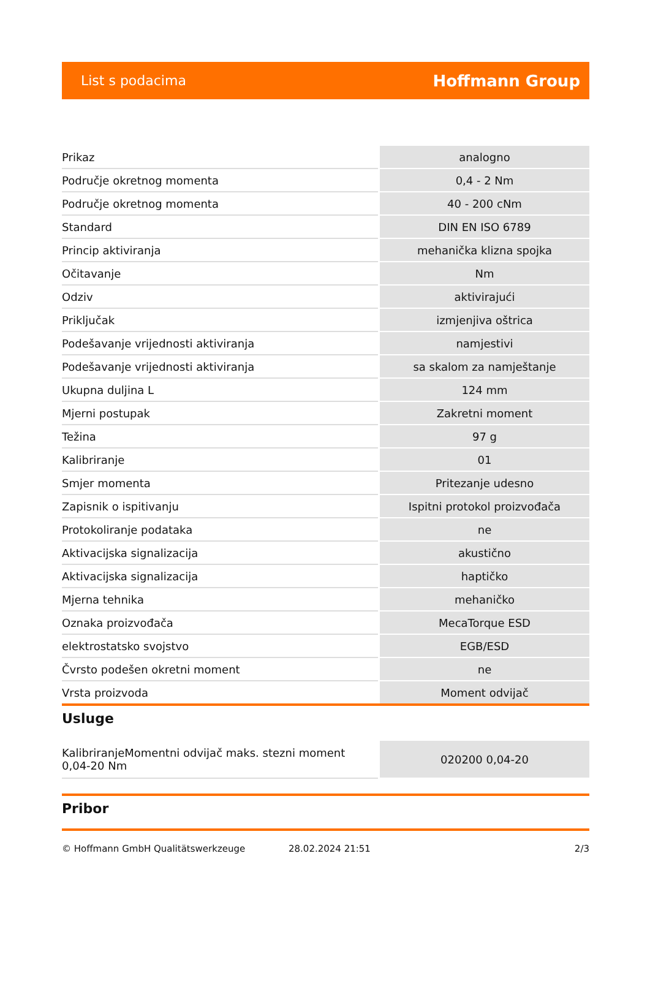List s podacima Hoffmann Group
| Prikaz | analogno |
| Područje okretnog momenta | 0,4 - 2 Nm |
| Područje okretnog momenta | 40 - 200 cNm |
| Standard | DIN EN ISO 6789 |
| Princip aktiviranja | mehanička klizna spojka |
| Očitavanje | Nm |
| Odziv | aktivirajući |
| Priključak | izmjenjiva oštrica |
| Podešavanje vrijednosti aktiviranja | namjestivi |
| Podešavanje vrijednosti aktiviranja | sa skalom za namještanje |
| Ukupna duljina L | 124 mm |
| Mjerni postupak | Zakretni moment |
| Težina | 97 g |
| Kalibriranje | 01 |
| Smjer momenta | Pritezanje udesno |
| Zapisnik o ispitivanju | Ispitni protokol proizvođača |
| Protokoliranje podataka | ne |
| Aktivacijska signalizacija | akustično |
| Aktivacijska signalizacija | haptičko |
| Mjerna tehnika | mehaničko |
| Oznaka proizvođača | MecaTorque ESD |
| elektrostatsko svojstvo | EGB/ESD |
| Čvrsto podešen okretni moment | ne |
| Vrsta proizvoda | Moment odvijač |
Usluge
| KalibriranjeMomentni odvijač maks. stezni moment 0,04-20 Nm | 020200 0,04-20 |
Pribor
© Hoffmann GmbH Qualitätswerkzeuge 28.02.2024 21:51 2/3